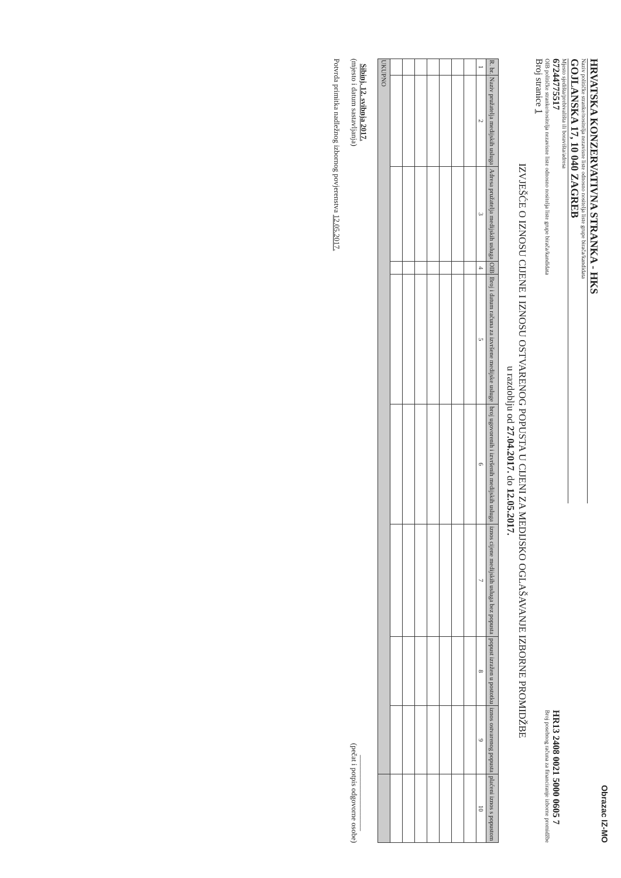Obrazac IZ-MO
HRVATSKA KONZERVATIVNA STRANKA - HKS
Naziv političke stranke/nositelja nezavisne liste odnosno nositelja liste grupe birača/kandidata
GOJLANSKA 17, 10 040 ZAGREB
Mjesto sjedišta/prebivališta ili boravišta/adresa
67244775517
OIB političke stranke/nositelja nezavisne liste odnosno nositelja liste grupe birača/kandidata
HR13 2408 0021 5000 0605 7
Broj posebnog računa za financiranje izborne promidžbe
Broj stranice 1
IZVJEŠĆE O IZNOSU CIJENE I IZNOSU OSTVARENOG POPUSTA U CIJENI ZA MEDIJSKO OGLAŠAVANJE IZBORNE PROMIDŽBE
u razdoblju od 27.04.2017. do 12.05.2017.
| R. br. | Naziv pružatelja medijskih usluga | Adresa pružatelja medijskih usluga | OIB | Broj i datum računa za izvršene medijske usluge | broj ugovorenih i izvršenih medijskih usluga | iznos cijene medijskih usluga bez popusta | popust izražen u postotku | iznos ostvarenog popusta | plaćeni iznos s popustom |
| --- | --- | --- | --- | --- | --- | --- | --- | --- | --- |
| 1 | 2 | 3 | 4 | 5 | 6 | 7 | 8 | 9 | 10 |
| UKUPNO | | | | | | | | | |
Sibinj, 12. svibnja 2017.
(mjesto i datum sastavljanja)
____________________
(pečat i potpis odgovorne osobe)
Potvrda primitka nadležnog izbornog povjerenstva 12.05.2017.